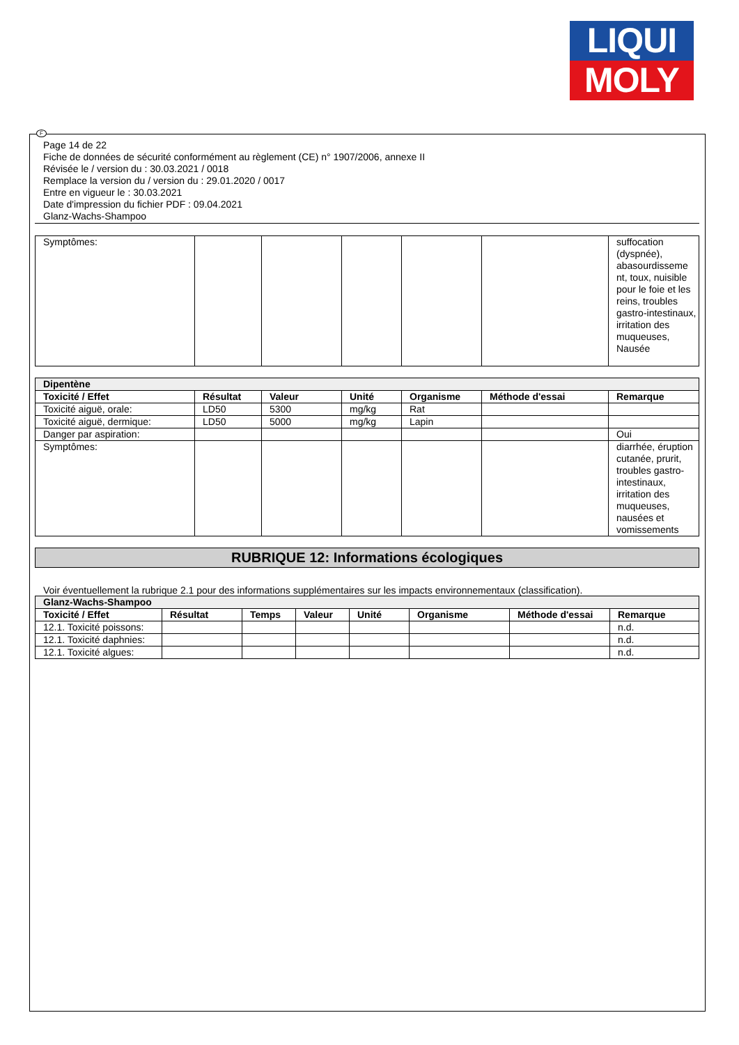LIQUI
MOLY
F
Page 14 de 22
Fiche de données de sécurité conformément au règlement (CE) n° 1907/2006, annexe II
Révisée le / version du : 30.03.2021 / 0018
Remplace la version du / version du : 29.01.2020 / 0017
Entre en vigueur le : 30.03.2021
Date d'impression du fichier PDF : 09.04.2021
Glanz-Wachs-Shampoo
| Symptômes: | | | | | | suffocation (dyspnée), abasourdisseme nt, toux, nuisible pour le foie et les reins, troubles gastro-intestinaux, irritation des muqueuses, Nausée |
| Dipentène | | | | | | |
| Toxicité / Effet | Résultat | Valeur | Unité | Organisme | Méthode d'essai | Remarque |
| Toxicité aiguë, orale: | LD50 | 5300 | mg/kg | Rat | | |
| Toxicité aiguë, dermique: | LD50 | 5000 | mg/kg | Lapin | | |
| Danger par aspiration: | | | | | | Oui |
| Symptômes: | | | | | | diarrhée, éruption cutanée, prurit, troubles gastro-intestinaux, irritation des muqueuses, nausées et vomissements |
RUBRIQUE 12: Informations écologiques
Voir éventuellement la rubrique 2.1 pour des informations supplémentaires sur les impacts environnementaux (classification).
| Glanz-Wachs-Shampoo | | | | | | | |
| Toxicité / Effet | Résultat | Temps | Valeur | Unité | Organisme | Méthode d'essai | Remarque |
| 12.1. Toxicité poissons: | | | | | | | n.d. |
| 12.1. Toxicité daphnies: | | | | | | | n.d. |
| 12.1. Toxicité algues: | | | | | | | n.d. |